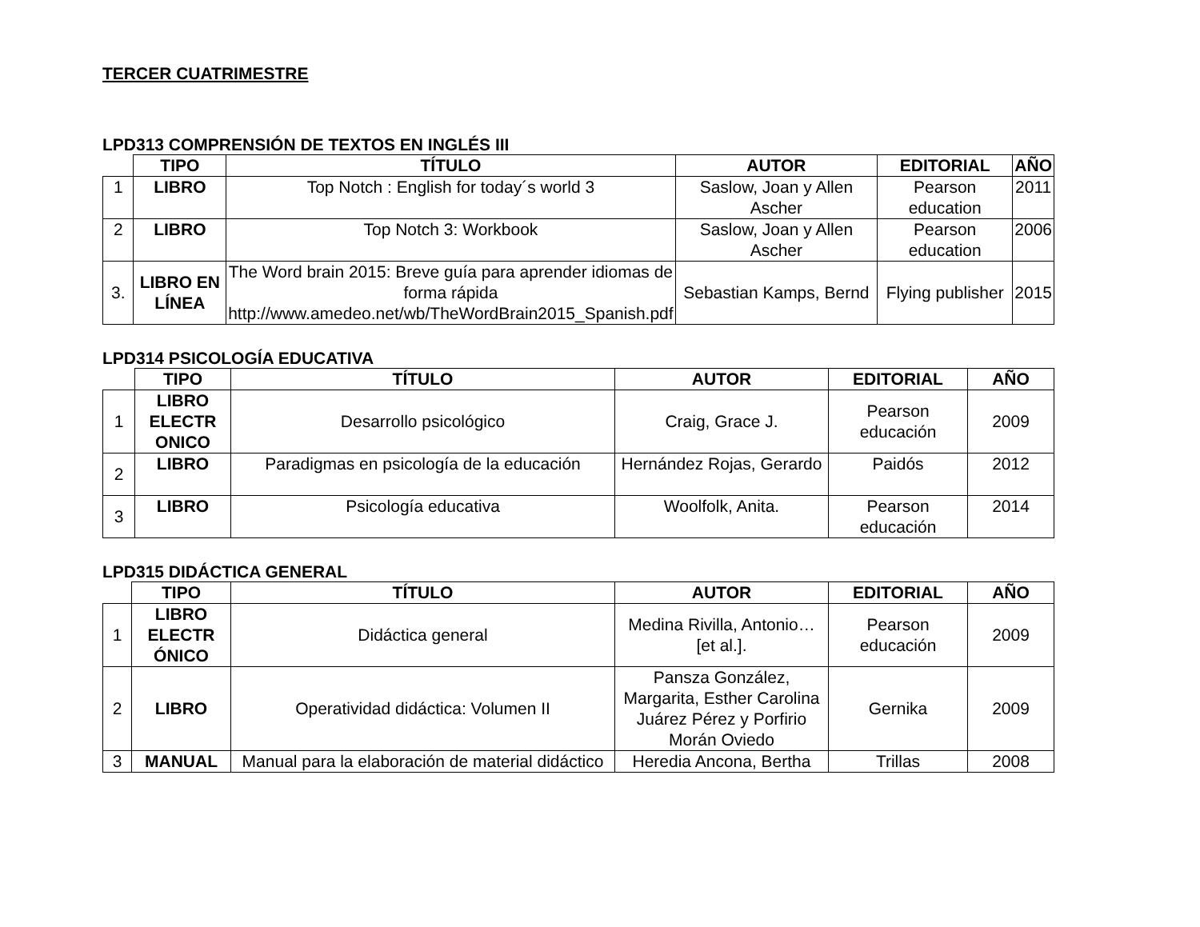TERCER CUATRIMESTRE
LPD313 COMPRENSIÓN DE TEXTOS EN INGLÉS III
| | TIPO | TÍTULO | AUTOR | EDITORIAL | AÑO |
| --- | --- | --- | --- | --- | --- |
| 1 | LIBRO | Top Notch : English for today´s world 3 | Saslow, Joan y Allen Ascher | Pearson education | 2011 |
| 2 | LIBRO | Top Notch 3: Workbook | Saslow, Joan y Allen Ascher | Pearson education | 2006 |
| 3. | LIBRO EN LÍNEA | The Word brain 2015: Breve guía para aprender idiomas de forma rápida http://www.amedeo.net/wb/TheWordBrain2015_Spanish.pdf | Sebastian Kamps, Bernd | Flying publisher | 2015 |
LPD314 PSICOLOGÍA EDUCATIVA
| | TIPO | TÍTULO | AUTOR | EDITORIAL | AÑO |
| --- | --- | --- | --- | --- | --- |
| 1 | LIBRO ELECTR ONICO | Desarrollo psicológico | Craig, Grace J. | Pearson educación | 2009 |
| 2 | LIBRO | Paradigmas en psicología de la educación | Hernández Rojas, Gerardo | Paidós | 2012 |
| 3 | LIBRO | Psicología educativa | Woolfolk, Anita. | Pearson educación | 2014 |
LPD315 DIDÁCTICA GENERAL
| | TIPO | TÍTULO | AUTOR | EDITORIAL | AÑO |
| --- | --- | --- | --- | --- | --- |
| 1 | LIBRO ELECTR ÓNICO | Didáctica general | Medina Rivilla, Antonio… [et al.]. | Pearson educación | 2009 |
| 2 | LIBRO | Operatividad didáctica: Volumen II | Pansza González, Margarita, Esther Carolina Juárez Pérez y Porfirio Morán Oviedo | Gernika | 2009 |
| 3 | MANUAL | Manual para la elaboración de material didáctico | Heredia Ancona, Bertha | Trillas | 2008 |